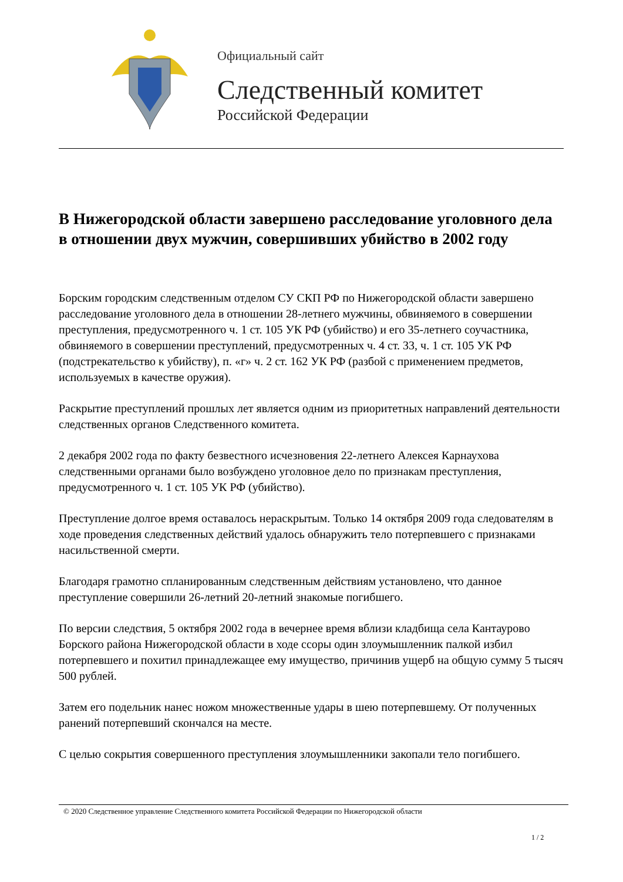Официальный сайт
Следственный комитет
Российской Федерации
В Нижегородской области завершено расследование уголовного дела в отношении двух мужчин, совершивших убийство в 2002 году
Борским городским следственным отделом СУ СКП РФ по Нижегородской области завершено расследование уголовного дела в отношении 28-летнего мужчины, обвиняемого в совершении преступления, предусмотренного ч. 1 ст. 105 УК РФ (убийство) и его 35-летнего соучастника, обвиняемого в совершении преступлений, предусмотренных ч. 4 ст. 33, ч. 1 ст. 105 УК РФ (подстрекательство к убийству), п. «г» ч. 2 ст. 162 УК РФ (разбой с применением предметов, используемых в качестве оружия).
Раскрытие преступлений прошлых лет является одним из приоритетных направлений деятельности следственных органов Следственного комитета.
2 декабря 2002 года по факту безвестного исчезновения 22-летнего Алексея Карнаухова следственными органами было возбуждено уголовное дело по признакам преступления, предусмотренного ч. 1 ст. 105 УК РФ (убийство).
Преступление долгое время оставалось нераскрытым. Только 14 октября 2009 года следователям в ходе проведения следственных действий удалось обнаружить тело потерпевшего с признаками насильственной смерти.
Благодаря грамотно спланированным следственным действиям установлено, что данное преступление совершили 26-летний 20-летний знакомые погибшего.
По версии следствия, 5 октября 2002 года в вечернее время вблизи кладбища села Кантаурово Борского района Нижегородской области в ходе ссоры один злоумышленник палкой избил потерпевшего и похитил принадлежащее ему имущество, причинив ущерб на общую сумму 5 тысяч 500 рублей.
Затем его подельник нанес ножом множественные удары в шею потерпевшему. От полученных ранений потерпевший скончался на месте.
С целью сокрытия совершенного преступления злоумышленники закопали тело погибшего.
© 2020 Следственное управление Следственного комитета Российской Федерации по Нижегородской области
1 / 2